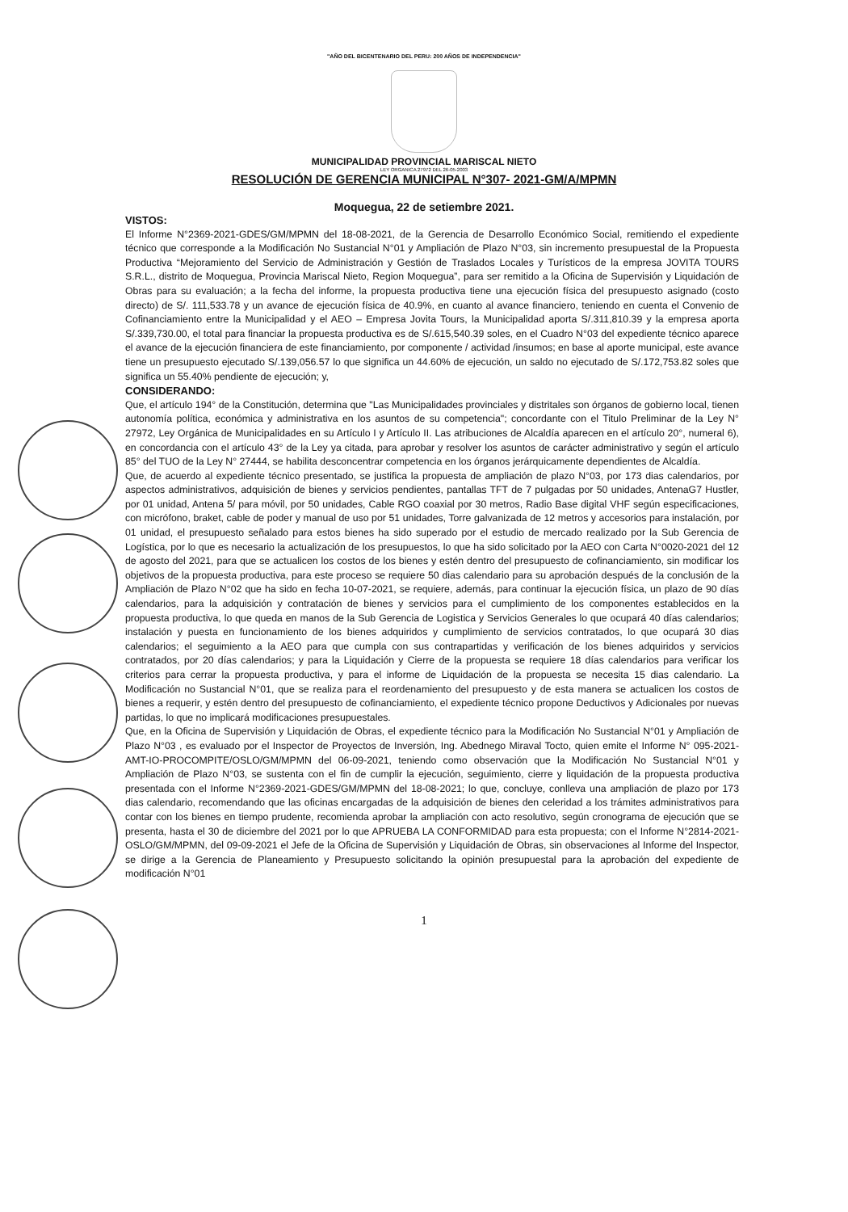"AÑO DEL BICENTENARIO DEL PERU: 200 AÑOS DE INDEPENDENCIA"
MUNICIPALIDAD PROVINCIAL MARISCAL NIETO
LEY ORGANICA 27972 DEL 26-05-2003
RESOLUCIÓN DE GERENCIA MUNICIPAL N°307- 2021-GM/A/MPMN
Moquegua, 22 de setiembre 2021.
VISTOS:
El Informe N°2369-2021-GDES/GM/MPMN del 18-08-2021, de la Gerencia de Desarrollo Económico Social, remitiendo el expediente técnico que corresponde a la Modificación No Sustancial N°01 y Ampliación de Plazo N°03, sin incremento presupuestal de la Propuesta Productiva “Mejoramiento del Servicio de Administración y Gestión de Traslados Locales y Turísticos de la empresa JOVITA TOURS S.R.L., distrito de Moquegua, Provincia Mariscal Nieto, Region Moquegua”, para ser remitido a la Oficina de Supervisión y Liquidación de Obras para su evaluación; a la fecha del informe, la propuesta productiva tiene una ejecución física del presupuesto asignado (costo directo) de S/. 111,533.78 y un avance de ejecución física de 40.9%, en cuanto al avance financiero, teniendo en cuenta el Convenio de Cofinanciamiento entre la Municipalidad y el AEO – Empresa Jovita Tours, la Municipalidad aporta S/.311,810.39 y la empresa aporta S/.339,730.00, el total para financiar la propuesta productiva es de S/.615,540.39 soles, en el Cuadro N°03 del expediente técnico aparece el avance de la ejecución financiera de este financiamiento, por componente / actividad /insumos; en base al aporte municipal, este avance tiene un presupuesto ejecutado S/.139,056.57 lo que significa un 44.60% de ejecución, un saldo no ejecutado de S/.172,753.82 soles que significa un 55.40% pendiente de ejecución; y,
CONSIDERANDO:
Que, el artículo 194° de la Constitución, determina que "Las Municipalidades provinciales y distritales son órganos de gobierno local, tienen autonomía política, económica y administrativa en los asuntos de su competencia"; concordante con el Titulo Preliminar de la Ley N° 27972, Ley Orgánica de Municipalidades en su Artículo I y Artículo II. Las atribuciones de Alcaldía aparecen en el artículo 20°, numeral 6), en concordancia con el artículo 43° de la Ley ya citada, para aprobar y resolver los asuntos de carácter administrativo y según el artículo 85° del TUO de la Ley N° 27444, se habilita desconcentrar competencia en los órganos jerárquicamente dependientes de Alcaldía.
Que, de acuerdo al expediente técnico presentado, se justifica la propuesta de ampliación de plazo N°03, por 173 dias calendarios, por aspectos administrativos, adquisición de bienes y servicios pendientes, pantallas TFT de 7 pulgadas por 50 unidades, AntenaG7 Hustler, por 01 unidad, Antena 5/ para móvil, por 50 unidades, Cable RGO coaxial por 30 metros, Radio Base digital VHF según especificaciones, con micrófono, braket, cable de poder y manual de uso por 51 unidades, Torre galvanizada de 12 metros y accesorios para instalación, por 01 unidad, el presupuesto señalado para estos bienes ha sido superado por el estudio de mercado realizado por la Sub Gerencia de Logística, por lo que es necesario la actualización de los presupuestos, lo que ha sido solicitado por la AEO con Carta N°0020-2021 del 12 de agosto del 2021, para que se actualicen los costos de los bienes y estén dentro del presupuesto de cofinanciamiento, sin modificar los objetivos de la propuesta productiva, para este proceso se requiere 50 dias calendario para su aprobación después de la conclusión de la Ampliación de Plazo N°02 que ha sido en fecha 10-07-2021, se requiere, además, para continuar la ejecución física, un plazo de 90 días calendarios, para la adquisición y contratación de bienes y servicios para el cumplimiento de los componentes establecidos en la propuesta productiva, lo que queda en manos de la Sub Gerencia de Logistica y Servicios Generales lo que ocupará 40 días calendarios; instalación y puesta en funcionamiento de los bienes adquiridos y cumplimiento de servicios contratados, lo que ocupará 30 dias calendarios; el seguimiento a la AEO para que cumpla con sus contrapartidas y verificación de los bienes adquiridos y servicios contratados, por 20 días calendarios; y para la Liquidación y Cierre de la propuesta se requiere 18 días calendarios para verificar los criterios para cerrar la propuesta productiva, y para el informe de Liquidación de la propuesta se necesita 15 dias calendario. La Modificación no Sustancial N°01, que se realiza para el reordenamiento del presupuesto y de esta manera se actualicen los costos de bienes a requerir, y estén dentro del presupuesto de cofinanciamiento, el expediente técnico propone Deductivos y Adicionales por nuevas partidas, lo que no implicará modificaciones presupuestales.
Que, en la Oficina de Supervisión y Liquidación de Obras, el expediente técnico para la Modificación No Sustancial N°01 y Ampliación de Plazo N°03 , es evaluado por el Inspector de Proyectos de Inversión, Ing. Abednego Miraval Tocto, quien emite el Informe N° 095-2021-AMT-IO-PROCOMPITE/OSLO/GM/MPMN del 06-09-2021, teniendo como observación que la Modificación No Sustancial N°01 y Ampliación de Plazo N°03, se sustenta con el fin de cumplir la ejecución, seguimiento, cierre y liquidación de la propuesta productiva presentada con el Informe N°2369-2021-GDES/GM/MPMN del 18-08-2021; lo que, concluye, conlleva una ampliación de plazo por 173 dias calendario, recomendando que las oficinas encargadas de la adquisición de bienes den celeridad a los trámites administrativos para contar con los bienes en tiempo prudente, recomienda aprobar la ampliación con acto resolutivo, según cronograma de ejecución que se presenta, hasta el 30 de diciembre del 2021 por lo que APRUEBA LA CONFORMIDAD para esta propuesta; con el Informe N°2814-2021-OSLO/GM/MPMN, del 09-09-2021 el Jefe de la Oficina de Supervisión y Liquidación de Obras, sin observaciones al Informe del Inspector, se dirige a la Gerencia de Planeamiento y Presupuesto solicitando la opinión presupuestal para la aprobación del expediente de modificación N°01
1